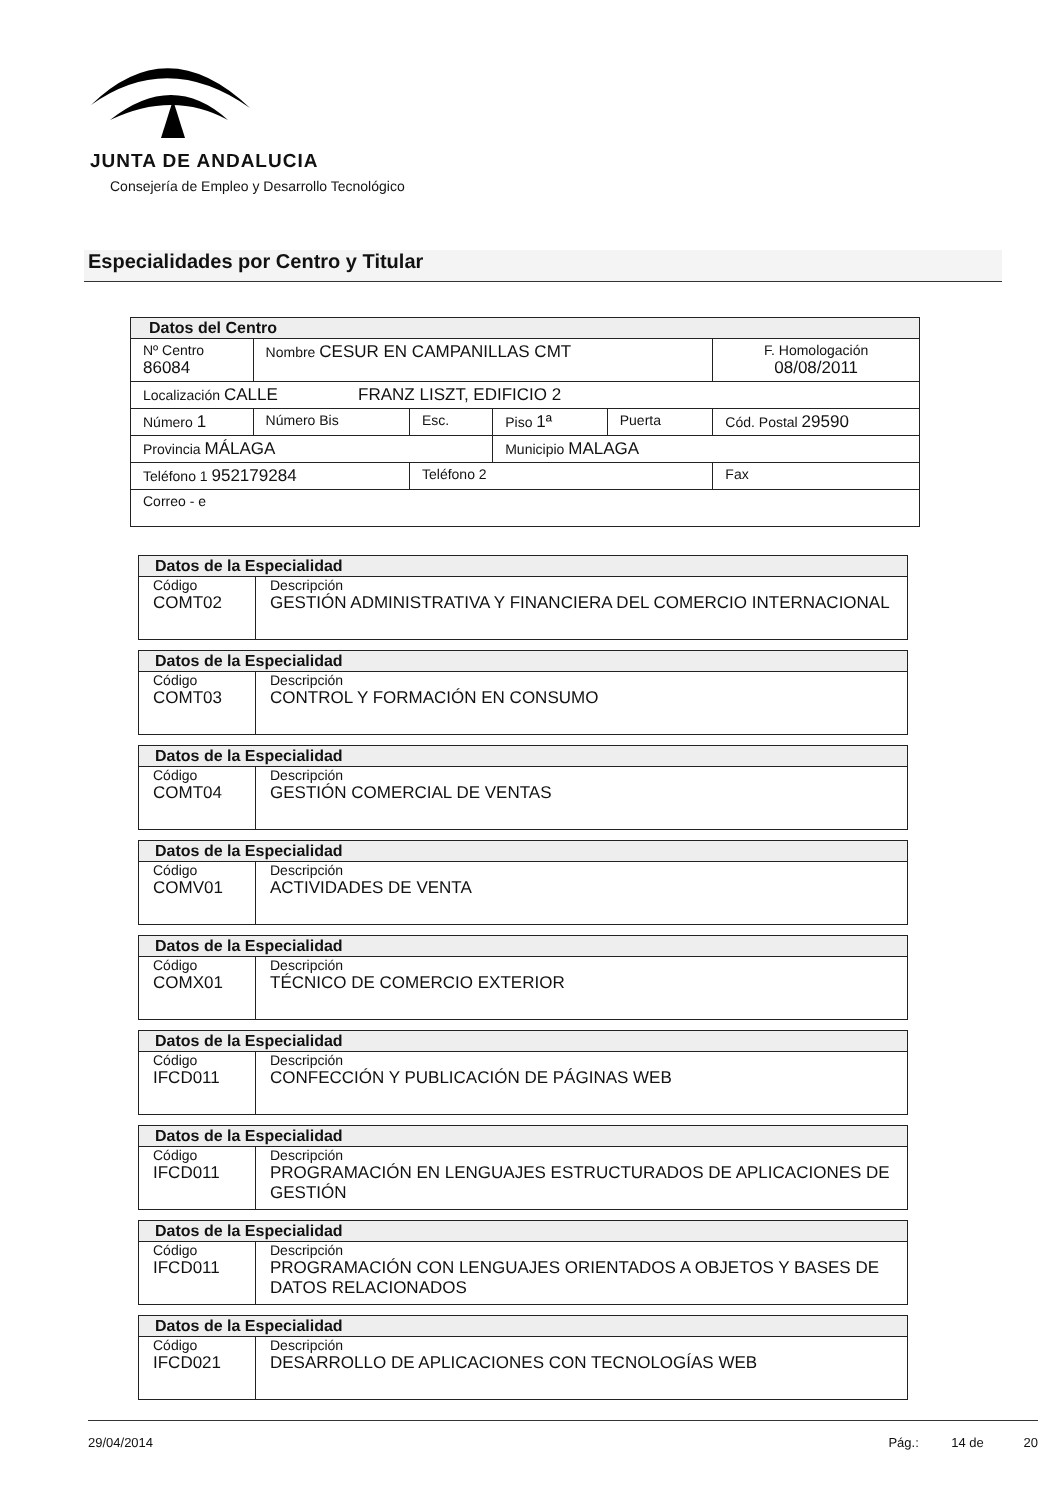JUNTA DE ANDALUCIA
Consejería de Empleo y Desarrollo Tecnológico
Especialidades por Centro y Titular
| Datos del Centro | | | | | |
| --- | --- | --- | --- | --- | --- |
| Nº Centro 86084 | Nombre CESUR EN CAMPANILLAS CMT | | | | F. Homologación 08/08/2011 |
| Localización CALLE FRANZ LISZT, EDIFICIO 2 | | | | | |
| Número 1 | Número Bis | Esc. | Piso 1ª | Puerta | Cód. Postal 29590 |
| Provincia MÁLAGA | | | Municipio MALAGA | | |
| Teléfono 1 952179284 | | Teléfono 2 | | | Fax |
| Correo - e | | | | | |
| Datos de la Especialidad | |
| --- | --- |
| Código COMT02 | Descripción GESTIÓN ADMINISTRATIVA Y FINANCIERA DEL COMERCIO INTERNACIONAL |
| Datos de la Especialidad | |
| --- | --- |
| Código COMT03 | Descripción CONTROL Y FORMACIÓN EN CONSUMO |
| Datos de la Especialidad | |
| --- | --- |
| Código COMT04 | Descripción GESTIÓN COMERCIAL DE VENTAS |
| Datos de la Especialidad | |
| --- | --- |
| Código COMV01 | Descripción ACTIVIDADES DE VENTA |
| Datos de la Especialidad | |
| --- | --- |
| Código COMX01 | Descripción TÉCNICO DE COMERCIO EXTERIOR |
| Datos de la Especialidad | |
| --- | --- |
| Código IFCD011 | Descripción CONFECCIÓN Y PUBLICACIÓN DE PÁGINAS WEB |
| Datos de la Especialidad | |
| --- | --- |
| Código IFCD011 | Descripción PROGRAMACIÓN EN LENGUAJES ESTRUCTURADOS DE APLICACIONES DE GESTIÓN |
| Datos de la Especialidad | |
| --- | --- |
| Código IFCD011 | Descripción PROGRAMACIÓN CON LENGUAJES ORIENTADOS A OBJETOS Y BASES DE DATOS RELACIONADOS |
| Datos de la Especialidad | |
| --- | --- |
| Código IFCD021 | Descripción DESARROLLO DE APLICACIONES CON TECNOLOGÍAS WEB |
29/04/2014 Pág.: 14 de 20